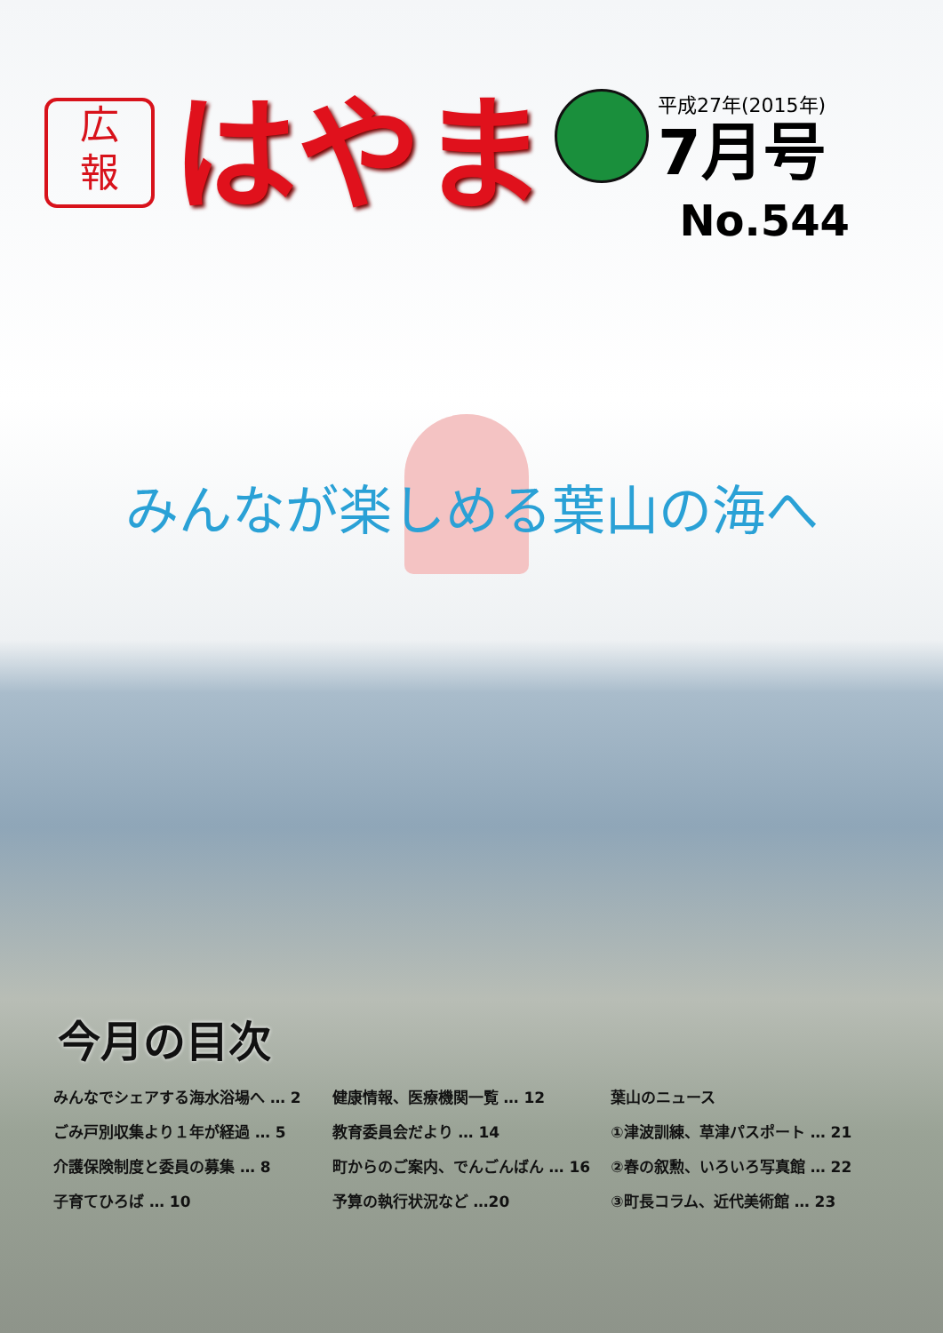広
報
はやま
平成27年(2015年)
7月号
No.544
みんなが楽しめる葉山の海へ
今月の目次
みんなでシェアする海水浴場へ … 2
ごみ戸別収集より１年が経過 … 5
介護保険制度と委員の募集 … 8
子育てひろば … 10
健康情報、医療機関一覧 … 12
教育委員会だより … 14
町からのご案内、でんごんばん … 16
予算の執行状況など …20
葉山のニュース
①津波訓練、草津パスポート … 21
②春の叙勲、いろいろ写真館 … 22
③町長コラム、近代美術館 … 23